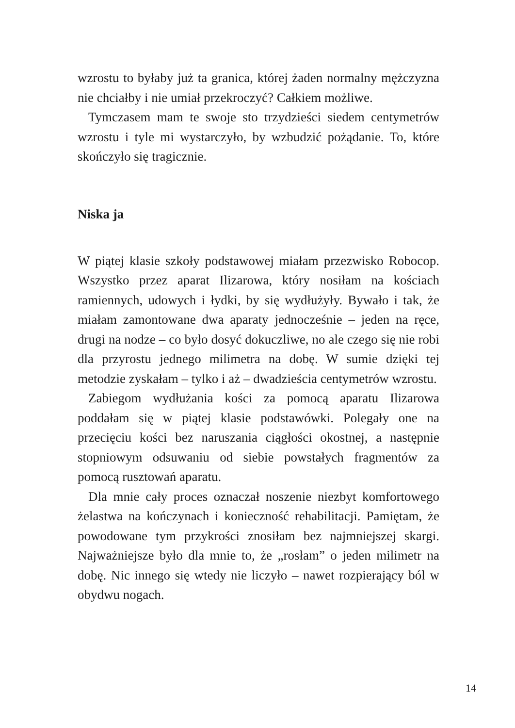wzrostu to byłaby już ta granica, której żaden normalny mężczyzna nie chciałby i nie umiał przekroczyć? Całkiem możliwe.
Tymczasem mam te swoje sto trzydzieści siedem centymetrów wzrostu i tyle mi wystarczyło, by wzbudzić pożądanie. To, które skończyło się tragicznie.
Niska ja
W piątej klasie szkoły podstawowej miałam przezwisko Robocop. Wszystko przez aparat Ilizarowa, który nosiłam na kościach ramiennych, udowych i łydki, by się wydłużyły. Bywało i tak, że miałam zamontowane dwa aparaty jednocześnie – jeden na ręce, drugi na nodze – co było dosyć dokuczliwe, no ale czego się nie robi dla przyrostu jednego milimetra na dobę. W sumie dzięki tej metodzie zyskałam – tylko i aż – dwadzieścia centymetrów wzrostu.
Zabiegom wydłużania kości za pomocą aparatu Ilizarowa poddałam się w piątej klasie podstawówki. Polegały one na przecięciu kości bez naruszania ciągłości okostnej, a następnie stopniowym odsuwaniu od siebie powstałych fragmentów za pomocą rusztowań aparatu.
Dla mnie cały proces oznaczał noszenie niezbyt komfortowego żelastwa na kończynach i konieczność rehabilitacji. Pamiętam, że powodowane tym przykrości znosiłam bez najmniejszej skargi. Najważniejsze było dla mnie to, że „rosłam” o jeden milimetr na dobę. Nic innego się wtedy nie liczyło – nawet rozpierający ból w obydwu nogach.
14